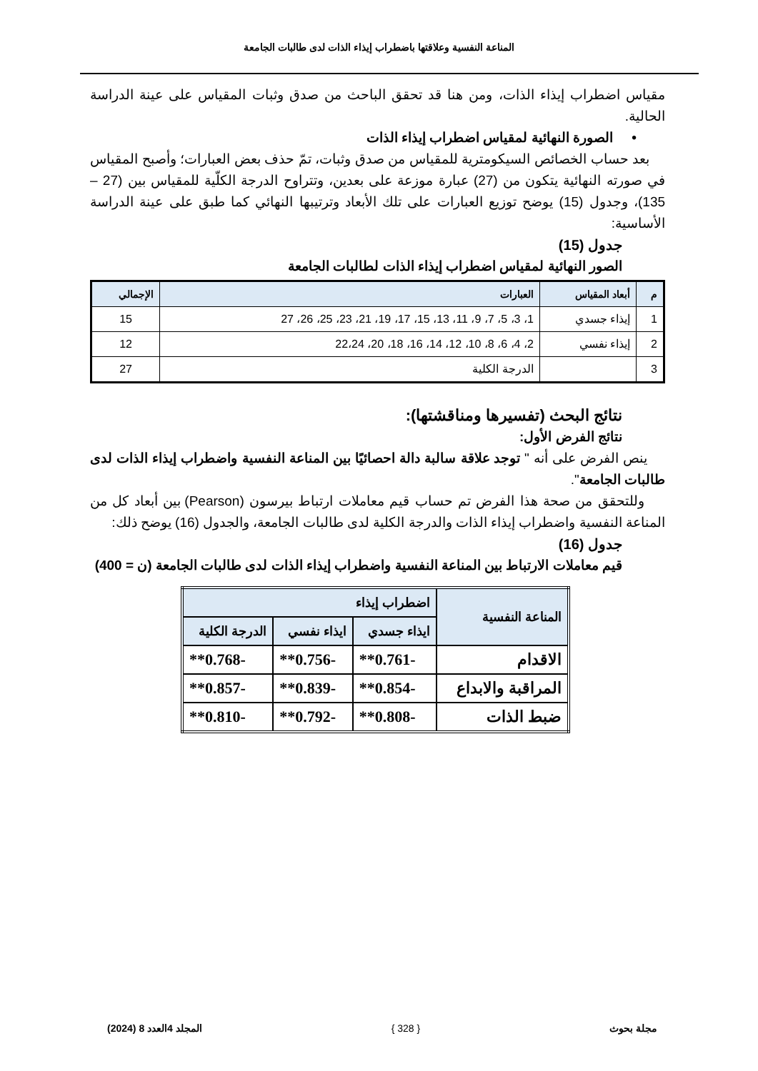المناعة النفسية وعلاقتها باضطراب إيذاء الذات لدى طالبات الجامعة
مقياس اضطراب إيذاء الذات، ومن هنا قد تحقق الباحث من صدق وثبات المقياس على عينة الدراسة الحالية.
• الصورة النهائية لمقياس اضطراب إيذاء الذات
بعد حساب الخصائص السيكومترية للمقياس من صدق وثبات، تمّ حذف بعض العبارات؛ وأصبح المقياس في صورته النهائية يتكون من (27) عبارة موزعة على بعدين، وتتراوح الدرجة الكلّية للمقياس بين (27 – 135)، وجدول (15) يوضح توزيع العبارات على تلك الأبعاد وترتيبها النهائي كما طبق على عينة الدراسة الأساسية:
جدول (15)
الصور النهائية لمقياس اضطراب إيذاء الذات لطالبات الجامعة
| م | أبعاد المقياس | العبارات | الإجمالي |
| --- | --- | --- | --- |
| 1 | إيذاء جسدي | 1، 3، 5، 7، 9، 11، 13، 15، 17، 19، 21، 23، 25، 26، 27 | 15 |
| 2 | إيذاء نفسي | 2، 4، 6، 8، 10، 12، 14، 16، 18، 20، 22،24 | 12 |
| 3 | | الدرجة الكلية | 27 |
نتائج البحث (تفسيرها ومناقشتها):
نتائج الفرض الأول:
ينص الفرض على أنه " توجد علاقة سالبة دالة احصائيًا بين المناعة النفسية واضطراب إيذاء الذات لدى طالبات الجامعة".
وللتحقق من صحة هذا الفرض تم حساب قيم معاملات ارتباط بيرسون (Pearson) بين أبعاد كل من المناعة النفسية واضطراب إيذاء الذات والدرجة الكلية لدى طالبات الجامعة، والجدول (16) يوضح ذلك:
جدول (16)
قيم معاملات الارتباط بين المناعة النفسية واضطراب إيذاء الذات لدى طالبات الجامعة (ن = 400)
| المناعة النفسية | اضطراب إيذاء | | |
| --- | --- | --- | --- |
| | ايذاء جسدي | ايذاء نفسي | الدرجة الكلية |
| الاقدام | -0.761** | -0.756** | -0.768** |
| المراقبة والابداع | -0.854** | -0.839** | -0.857** |
| ضبط الذات | -0.808** | -0.792** | -0.810** |
مجلة بحوث { 328 } المجلد 4العدد 8 (2024)